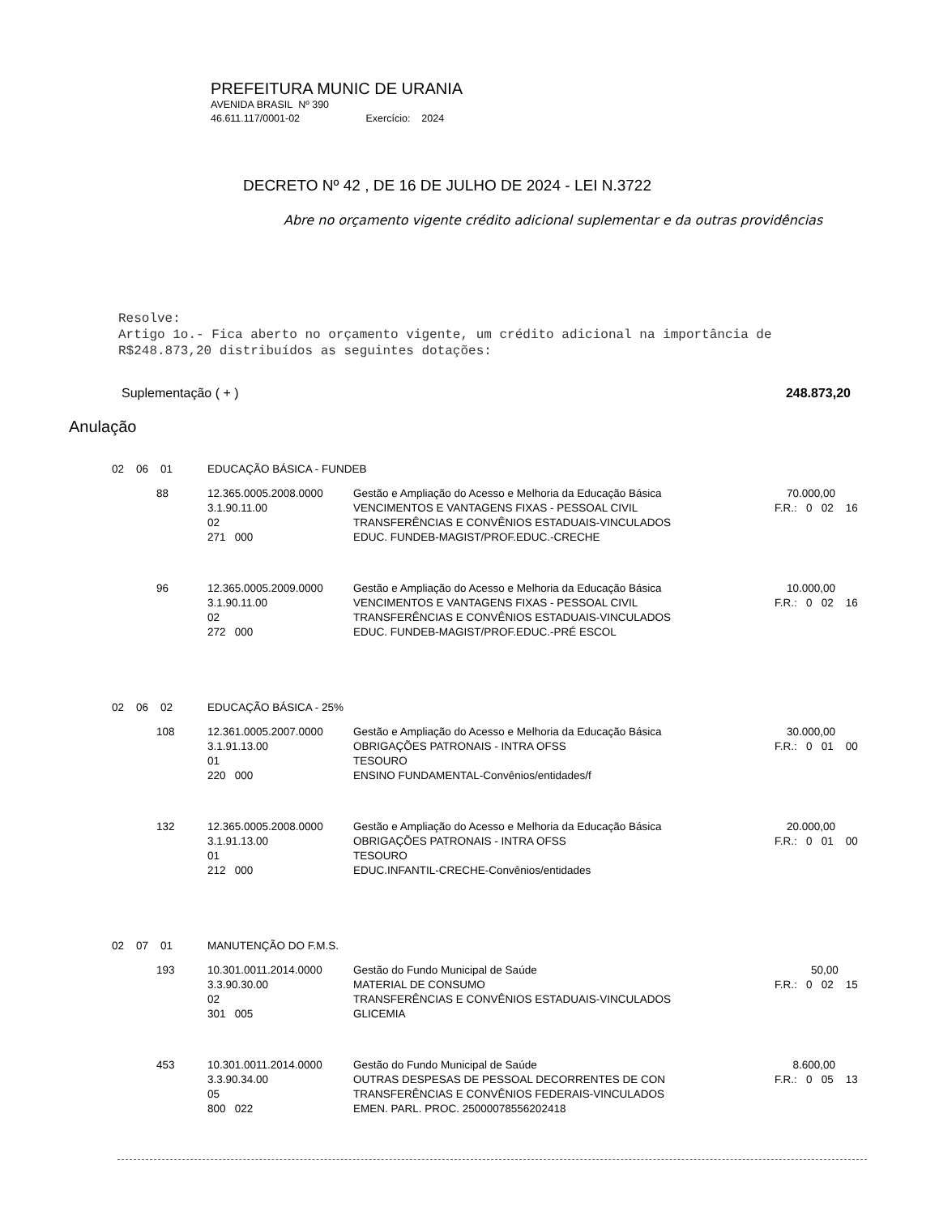PREFEITURA MUNIC DE URANIA
AVENIDA BRASIL Nº 390
46.611.117/0001-02 Exercício: 2024
DECRETO Nº 42 , DE 16 DE JULHO DE 2024 - LEI N.3722
Abre no orçamento vigente crédito adicional suplementar e da outras providências
Resolve:
Artigo 1o.- Fica aberto no orçamento vigente, um crédito adicional na importância de
R$248.873,20 distribuídos as seguintes dotações:
Suplementação ( + ) 248.873,20
Anulação
| 02 06 01 | EDUCAÇÃO BÁSICA - FUNDEB | | |
| 88 | 12.365.0005.2008.0000 3.1.90.11.00 02 271 000 | Gestão e Ampliação do Acesso e Melhoria da Educação Básica VENCIMENTOS E VANTAGENS FIXAS - PESSOAL CIVIL TRANSFERÊNCIAS E CONVÊNIOS ESTADUAIS-VINCULADOS EDUC. FUNDEB-MAGIST/PROF.EDUC.-CRECHE | 70.000,00 F.R.: 0 02 16 |
| 96 | 12.365.0005.2009.0000 3.1.90.11.00 02 272 000 | Gestão e Ampliação do Acesso e Melhoria da Educação Básica VENCIMENTOS E VANTAGENS FIXAS - PESSOAL CIVIL TRANSFERÊNCIAS E CONVÊNIOS ESTADUAIS-VINCULADOS EDUC. FUNDEB-MAGIST/PROF.EDUC.-PRÉ ESCOL | 10.000,00 F.R.: 0 02 16 |
| 02 06 02 | EDUCAÇÃO BÁSICA - 25% | | |
| 108 | 12.361.0005.2007.0000 3.1.91.13.00 01 220 000 | Gestão e Ampliação do Acesso e Melhoria da Educação Básica OBRIGAÇÕES PATRONAIS - INTRA OFSS TESOURO ENSINO FUNDAMENTAL-Convênios/entidades/f | 30.000,00 F.R.: 0 01 00 |
| 132 | 12.365.0005.2008.0000 3.1.91.13.00 01 212 000 | Gestão e Ampliação do Acesso e Melhoria da Educação Básica OBRIGAÇÕES PATRONAIS - INTRA OFSS TESOURO EDUC.INFANTIL-CRECHE-Convênios/entidades | 20.000,00 F.R.: 0 01 00 |
| 02 07 01 | MANUTENÇÃO DO F.M.S. | | |
| 193 | 10.301.0011.2014.0000 3.3.90.30.00 02 301 005 | Gestão do Fundo Municipal de Saúde MATERIAL DE CONSUMO TRANSFERÊNCIAS E CONVÊNIOS ESTADUAIS-VINCULADOS GLICEMIA | 50,00 F.R.: 0 02 15 |
| 453 | 10.301.0011.2014.0000 3.3.90.34.00 05 800 022 | Gestão do Fundo Municipal de Saúde OUTRAS DESPESAS DE PESSOAL DECORRENTES DE CON TRANSFERÊNCIAS E CONVÊNIOS FEDERAIS-VINCULADOS EMEN. PARL. PROC. 25000078556202418 | 8.600,00 F.R.: 0 05 13 |